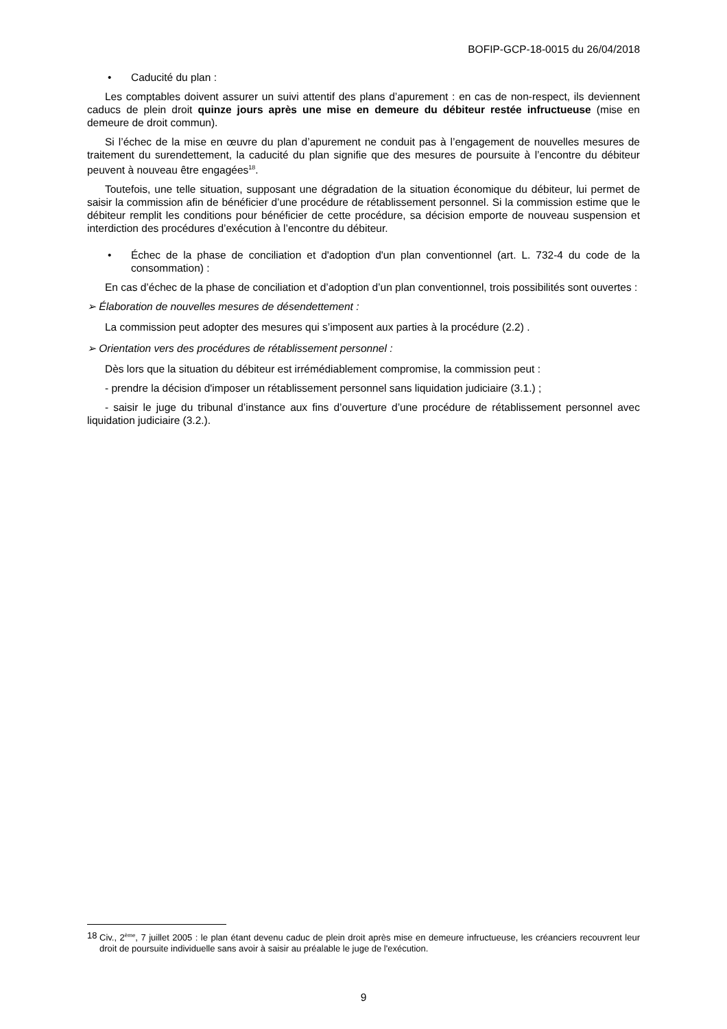BOFIP-GCP-18-0015 du 26/04/2018
• Caducité du plan :
Les comptables doivent assurer un suivi attentif des plans d’apurement : en cas de non-respect, ils deviennent caducs de plein droit quinze jours après une mise en demeure du débiteur restée infructueuse (mise en demeure de droit commun).
Si l’échec de la mise en œuvre du plan d’apurement ne conduit pas à l’engagement de nouvelles mesures de traitement du surendettement, la caducité du plan signifie que des mesures de poursuite à l’encontre du débiteur peuvent à nouveau être engagées<sup>18</sup>.
Toutefois, une telle situation, supposant une dégradation de la situation économique du débiteur, lui permet de saisir la commission afin de bénéficier d’une procédure de rétablissement personnel. Si la commission estime que le débiteur remplit les conditions pour bénéficier de cette procédure, sa décision emporte de nouveau suspension et interdiction des procédures d’exécution à l’encontre du débiteur.
• Échec de la phase de conciliation et d'adoption d'un plan conventionnel (art. L. 732-4 du code de la consommation) :
En cas d’échec de la phase de conciliation et d’adoption d’un plan conventionnel, trois possibilités sont ouvertes :
➢ Élaboration de nouvelles mesures de désendettement :
La commission peut adopter des mesures qui s’imposent aux parties à la procédure (2.2) .
➢ Orientation vers des procédures de rétablissement personnel :
Dès lors que la situation du débiteur est irrémédiablement compromise, la commission peut :
- prendre la décision d'imposer un rétablissement personnel sans liquidation judiciaire (3.1.) ;
- saisir le juge du tribunal d’instance aux fins d’ouverture d’une procédure de rétablissement personnel avec liquidation judiciaire (3.2.).
18 Civ., 2<sup>ème</sup>, 7 juillet 2005 : le plan étant devenu caduc de plein droit après mise en demeure infructueuse, les créanciers recouvrent leur droit de poursuite individuelle sans avoir à saisir au préalable le juge de l'exécution.
9